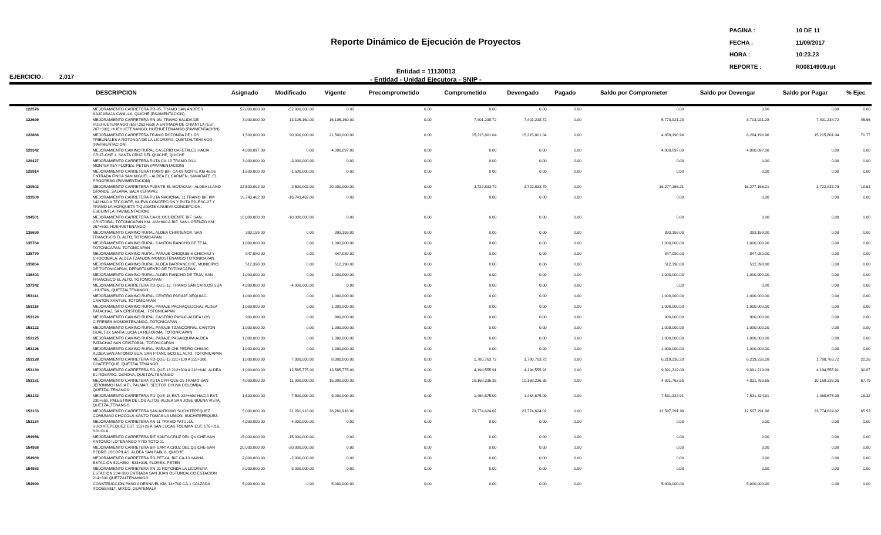Reporte Dinámico de Ejecución de Proyectos
Entidad = 11130013
- Entidad - Unidad Ejecutora - SNIP -
| PAGINA : | 10 DE 11 |
| FECHA : | 11/09/2017 |
| HORA : | 10:23.23 |
| REPORTE : | R00814909.rpt |
EJERCICIO: 2,017
| DESCRIPCION | | Asignado | Modificado | Vigente | Precomprometido | Comprometido | Devengado | Pagado | Saldo por Comprometer | Saldo por Devengar | Saldo por Pagar | % Ejec |
| --- | --- | --- | --- | --- | --- | --- | --- | --- | --- | --- | --- | --- |
| 122576 | MEJORAMIENTO CARRETERA RD-05, TRAMO SAN ANDRES SAJCABAJA-CANILLA, QUICHE (PAVIMENTACION) | 52,000,000.00 | -52,000,000.00 | 0.00 | 0.00 | 0.00 | 0.00 | 0.00 | 0.00 | 0.00 | 0.00 | 0.00 |
| 122699 | MEJORAMIENTO CARRETERA RN-9N, TRAMO SALIDA DE HUEHUETENANGO (EST.262+650) A ENTRADA DE CHIANTLA (EST. 267+300), HUEHUETENANGO, HUEHUETENANGO (PAVIMENTACION) | 3,000,000.00 | 13,105,160.00 | 16,105,160.00 | 0.00 | 7,401,238.72 | 7,401,238.72 | 0.00 | 5,778,921.28 | 8,703,921.28 | 7,401,238.72 | 45.96 |
| 122866 | MEJORAMIENTO CARRETERA TRAMO ROTONDA DE LOS TRIBUNALES A ROTONDA DE LA LICORERA, QUETZALTENANGO (PAVIMENTACION) | 1,500,000.00 | 20,000,000.00 | 21,500,000.00 | 0.00 | 15,215,801.04 | 15,215,801.04 | 0.00 | 4,859,198.96 | 6,284,198.96 | 15,215,801.04 | 70.77 |
| 129342 | MEJORAMIENTO CAMINO RURAL CASERIO CAFETALES HACIA CRUZ-CHE 1, SANTA CRUZ DEL QUICHE, QUICHE | 4,000,097.00 | 0.00 | 4,000,097.00 | 0.00 | 0.00 | 0.00 | 0.00 | 4,000,097.00 | 4,000,097.00 | 0.00 | 0.00 |
| 129427 | MEJORAMIENTO CARRETERA RUTA CA-13 TRAMO IXLU-MONTERREY FLORES, PETEN (PAVIMENTACION) | 3,000,000.00 | -3,000,000.00 | 0.00 | 0.00 | 0.00 | 0.00 | 0.00 | 0.00 | 0.00 | 0.00 | 0.00 |
| 129914 | MEJORAMIENTO CARRETERA TRAMO BIF. CA-09 NORTE KM 46.86 ENTRADA FINCA SAN MIGUEL - ALDEA EL CARMEN, SANARATE, EL PROGRESO (PAVIMENTACION) | 1,500,000.00 | -1,500,000.00 | 0.00 | 0.00 | 0.00 | 0.00 | 0.00 | 0.00 | 0.00 | 0.00 | 0.00 |
| 130902 | MEJORAMIENTO CARRETERA PUENTE EL MOTAGUA - ALDEA LLANO GRANDE, SALAMA, BAJA VERAPAZ | 22,500,002.00 | -2,500,002.00 | 20,000,000.00 | 0.00 | 3,722,833.79 | 3,722,833.79 | 0.00 | 16,277,166.21 | 16,277,166.21 | 3,722,833.79 | 18.61 |
| 133500 | MEJORAMIENTO CARRETERA RUTA NACIONAL 11 TRAMO BIF KM 142 HACIA TECOJATE, NUEVA CONCEPCION Y RUTA RD-ESC-27 Y TRAMO LA HORQUETA TIQUISATE A NUEVA CONCEPCION, ESCUINTLA (PAVIMENTACION) | 16,743,462.00 | -16,743,462.00 | 0.00 | 0.00 | 0.00 | 0.00 | 0.00 | 0.00 | 0.00 | 0.00 | 0.00 |
| 134501 | MEJORAMIENTO CARRETERA CA-01 OCCIDENTE BIF. SAN CRISTOBAL TOTONICAPAN KM. 188+600 A BIF. SAN LORENZO KM. 257+600, HUEHUETENANGO | 10,000,000.00 | -10,000,000.00 | 0.00 | 0.00 | 0.00 | 0.00 | 0.00 | 0.00 | 0.00 | 0.00 | 0.00 |
| 135690 | MEJORAMIENTO CAMINO RURAL ALDEA CHIRRENOX, SAN FRANCISCO EL ALTO, TOTONICAPAN | 393,159.00 | 0.00 | 393,159.00 | 0.00 | 0.00 | 0.00 | 0.00 | 393,159.00 | 393,159.00 | 0.00 | 0.00 |
| 135764 | MEJORAMIENTO CAMINO RURAL CANTON RANCHO DE TEJA, TOTONICAPAN, TOTONICAPAN | 1,000,000.00 | 0.00 | 1,000,000.00 | 0.00 | 0.00 | 0.00 | 0.00 | 1,000,000.00 | 1,000,000.00 | 0.00 | 0.00 |
| 135770 | MEJORAMIENTO CAMINO RURAL PARAJE CHOQUISIS CHICHAJ Y CHOCOBALA, ALDEA TZANJON MOMOSTENANGO TOTONICAPAN | 847,080.00 | 0.00 | 847,080.00 | 0.00 | 0.00 | 0.00 | 0.00 | 847,080.00 | 847,080.00 | 0.00 | 0.00 |
| 135854 | MEJORAMIENTO CAMINO RURAL ALDEA BARRANECHE, MUNICIPIO DE TOTONICAPAN, DEPARTAMENTO DE TOTONICAPAN | 512,398.00 | 0.00 | 512,398.00 | 0.00 | 0.00 | 0.00 | 0.00 | 512,398.00 | 512,398.00 | 0.00 | 0.00 |
| 136403 | MEJORAMIENTO CAMINO RURAL ALDEA RANCHO DE TEJA, SAN FRANCISCO EL ALTO, TOTONICAPAN | 1,000,000.00 | 0.00 | 1,000,000.00 | 0.00 | 0.00 | 0.00 | 0.00 | 1,000,000.00 | 1,000,000.00 | 0.00 | 0.00 |
| 137342 | MEJORAMIENTO CARRETERA RD-QUE-13, TRAMO SAN CARLOS SIJA - HUITAN, QUETZALTENANGO | 4,000,000.00 | -4,000,000.00 | 0.00 | 0.00 | 0.00 | 0.00 | 0.00 | 0.00 | 0.00 | 0.00 | 0.00 |
| 153114 | MEJORAMIENTO CAMINO RURAL CENTRO PARAJE XEQUIAC-CANTON XANTUN, TOTONICAPAN | 1,000,000.00 | 0.00 | 1,000,000.00 | 0.00 | 0.00 | 0.00 | 0.00 | 1,000,000.00 | 1,000,000.00 | 0.00 | 0.00 |
| 153118 | MEJORAMIENTO CAMINO RURAL PARAJE PACHAQUIJCHAJ-ALDEA PATACHAJ, SAN CRISTOBAL, TOTONICAPAN | 1,000,000.00 | 0.00 | 1,000,000.00 | 0.00 | 0.00 | 0.00 | 0.00 | 1,000,000.00 | 1,000,000.00 | 0.00 | 0.00 |
| 153120 | MEJORAMIENTO CAMINO RURAL CASERIO PASUC-ALDEA LOS CIPRESES MOMOSTENANGO, TOTONICAPAN | 900,000.00 | 0.00 | 900,000.00 | 0.00 | 0.00 | 0.00 | 0.00 | 900,000.00 | 900,000.00 | 0.00 | 0.00 |
| 153122 | MEJORAMIENTO CAMINO RURAL PARAJE TZANCORRAL-CANTON GUALTUX SANTA LUCIA LA REFORMA, TOTONICAPAN | 1,000,000.00 | 0.00 | 1,000,000.00 | 0.00 | 0.00 | 0.00 | 0.00 | 1,000,000.00 | 1,000,000.00 | 0.00 | 0.00 |
| 153125 | MEJORAMIENTO CAMINO RURAL PARAJE PASAKQUIM-ALDEA PATACHAJ SAN CRISTOBAL, TOTONICAPAN | 1,000,000.00 | 0.00 | 1,000,000.00 | 0.00 | 0.00 | 0.00 | 0.00 | 1,000,000.00 | 1,000,000.00 | 0.00 | 0.00 |
| 153126 | MEJORAMIENTO CAMINO RURAL PARAJE CHI-PEDRO CHISAC ALDEA SAN ANTONIO SIJA, SAN FRANCISCO EL ALTO, TOTONICAPAN | 1,000,000.00 | 0.00 | 1,000,000.00 | 0.00 | 0.00 | 0.00 | 0.00 | 1,000,000.00 | 1,000,000.00 | 0.00 | 0.00 |
| 153128 | MEJORAMIENTO CARRETERA RD-QUE-13 221+100 A 223+300, COATEPEQUE, QUETZALTENANGO | 1,000,000.00 | 7,000,000.00 | 8,000,000.00 | 0.00 | 1,780,763.72 | 1,780,763.72 | 0.00 | 6,219,236.28 | 6,219,236.28 | 1,780,763.72 | 22.26 |
| 153130 | MEJORAMIENTO CARRETERA RD-QUE-13 212+300 A 216+640, ALDEA EL ROSARIO, GENOVA, QUETZALTENANGO | 1,000,000.00 | 12,585,775.00 | 13,585,775.00 | 0.00 | 4,194,555.91 | 4,194,555.91 | 0.00 | 9,391,219.09 | 9,391,219.09 | 4,194,555.91 | 30.87 |
| 153131 | MEJORAMIENTO CARRETERA RUTA CPR-QUE-25 TRAMO SAN JERONIMO HACIA EL PALMAR, SECTOR CHUVA COLOMBA, QUETZALTENANGO | 4,000,000.00 | 11,000,000.00 | 15,000,000.00 | 0.00 | 10,168,236.35 | 10,168,236.35 | 0.00 | 4,831,763.65 | 4,831,763.65 | 10,168,236.35 | 67.79 |
| 153132 | MEJORAMIENTO CARRETERA RD-QUE-16 EST. 228+600 HACIA EST. 230+650, PALESTINA DE LOS ALTOS-ALDEA SAN JOSE BUENA VISTA, QUETZALTENANGO | 1,500,000.00 | 7,500,000.00 | 9,000,000.00 | 0.00 | 1,468,675.09 | 1,468,675.09 | 0.00 | 7,531,324.91 | 7,531,324.91 | 1,468,675.09 | 16.32 |
| 153133 | MEJORAMIENTO CARRETERA SAN ANTONIO SUCHITEPEQUEZ COMUNIAD CHOCOLA-SANTO TOMAS LA UNION, SUCHITEPEQUEZ. | 5,000,000.00 | 31,281,916.00 | 36,281,916.00 | 0.00 | 23,774,624.02 | 23,774,624.02 | 0.00 | 12,507,291.98 | 12,507,291.98 | 23,774,624.02 | 65.53 |
| 153134 | MEJORAMIENTO CARRETERA RN-11 TRAMO PATULUL SUCHITEPEQUEZ EST. 152+26 A SAN LUCAS TOLIMAN EST. 176+816, SOLOLA | 4,000,000.00 | -4,000,000.00 | 0.00 | 0.00 | 0.00 | 0.00 | 0.00 | 0.00 | 0.00 | 0.00 | 0.00 |
| 154956 | MEJORAMIENTO CARRETERA BIF SANTA CRUZ DEL QUICHE-SAN ANTONIO ILOTENANGO Y RD TOTO 01 | 15,000,000.00 | -15,000,000.00 | 0.00 | 0.00 | 0.00 | 0.00 | 0.00 | 0.00 | 0.00 | 0.00 | 0.00 |
| 154958 | MEJORAMIENTO CARRETERA BIF SANTA CRUZ DEL QUICHE-SAN PEDRO JOCOPILAS, ALDEA SAN PABLO, QUICHE | 20,000,000.00 | -20,000,000.00 | 0.00 | 0.00 | 0.00 | 0.00 | 0.00 | 0.00 | 0.00 | 0.00 | 0.00 |
| 154969 | MEJORAMIENTO CARRETERA RD-PET-04, BIF CA-13 YAXHA, ESTACION 521+850 - 533+015, FLORES, PETEN | 2,000,000.00 | -2,000,000.00 | 0.00 | 0.00 | 0.00 | 0.00 | 0.00 | 0.00 | 0.00 | 0.00 | 0.00 |
| 154983 | MEJORAMIENTO CARRETERA RN-01 ROTONDA LA LICORERA ESTACION 204+300 ENTRADA SAN JUAN OSTUNCALCO ESTACION 214+300 QUETZALTENANAGO | 8,000,000.00 | -8,000,000.00 | 0.00 | 0.00 | 0.00 | 0.00 | 0.00 | 0.00 | 0.00 | 0.00 | 0.00 |
| 154990 | CONSTRUCCION PASO A DESNIVEL KM. 14+700 CA-1 CALZADA ROOSEVELT, MIXCO, GUATEMALA | 5,000,000.00 | 0.00 | 5,000,000.00 | 0.00 | 0.00 | 0.00 | 0.00 | 5,000,000.00 | 5,000,000.00 | 0.00 | 0.00 |